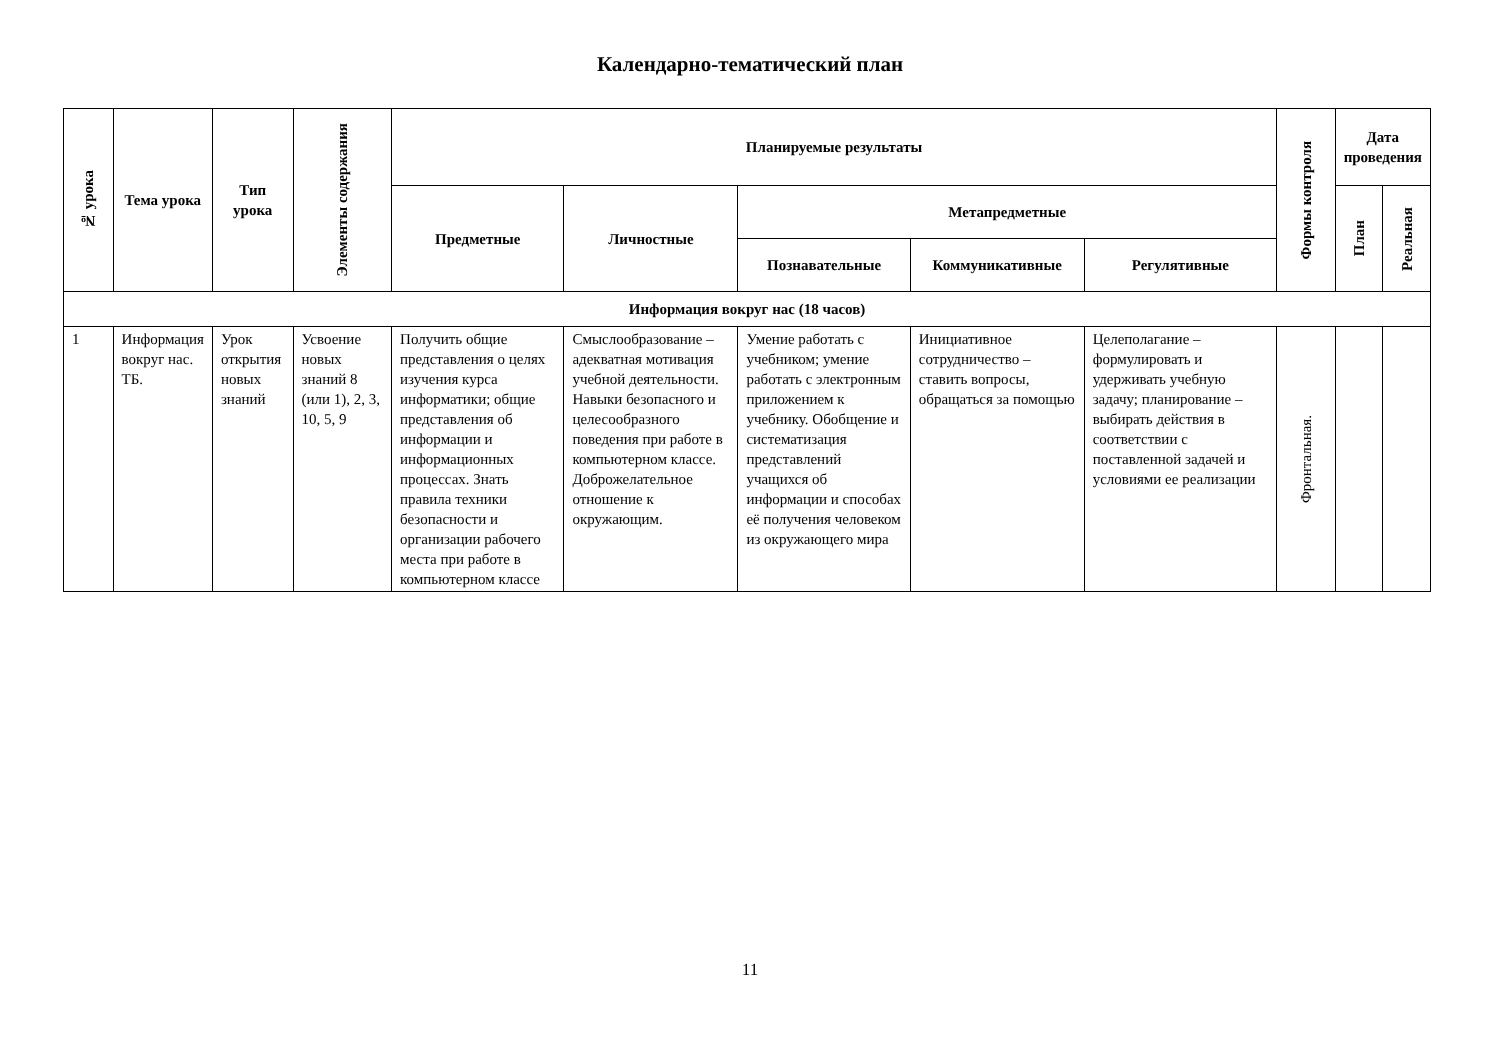Календарно-тематический план
| № урока | Тема урока | Тип урока | Элементы содержания | Планируемые результаты | | | | | Формы контроля | Дата проведения | |
| --- | --- | --- | --- | --- | --- | --- | --- | --- | --- | --- | --- |
| | | | | Предметные | Личностные | Метапредметные | | | | План | Реальная |
| | | | | | | Познавательные | Коммуникативные | Регулятивные | | | |
| Информация вокруг нас (18 часов) | | | | | | | | | | | |
| 1 | Информация вокруг нас. ТБ. | Урок открытия новых знаний | Усвоение новых знаний 8 (или 1), 2, 3, 10, 5, 9 | Получить общие представления о целях изучения курса информатики; общие представления об информации и информационных процессах. Знать правила техники безопасности и организации рабочего места при работе в компьютерном классе | Смыслообразование – адекватная мотивация учебной деятельности. Навыки безопасного и целесообразного поведения при работе в компьютерном классе. Доброжелательное отношение к окружающим. | Умение работать с учебником; умение работать с электронным приложением к учебнику. Обобщение и систематизация представлений учащихся об информации и способах её получения человеком из окружающего мира | Инициативное сотрудничество – ставить вопросы, обращаться за помощью | Целеполагание – формулировать и удерживать учебную задачу; планирование – выбирать действия в соответствии с поставленной задачей и условиями ее реализации | Фронтальная. | | |
11